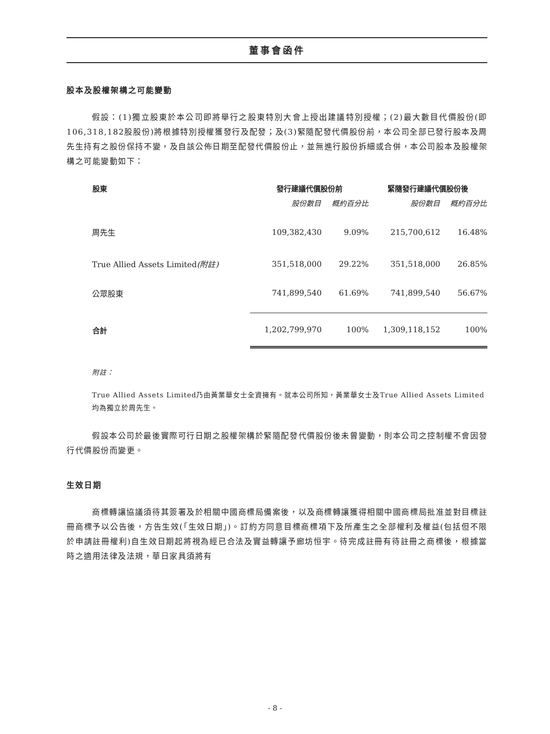董事會函件
股本及股權架構之可能變動
假設：(1)獨立股東於本公司即將舉行之股東特別大會上授出建議特別授權；(2)最大數目代價股份(即106,318,182股股份)將根據特別授權獲發行及配發；及(3)緊隨配發代價股份前，本公司全部已發行股本及周先生持有之股份保持不變，及自該公佈日期至配發代價股份止，並無進行股份拆細或合併，本公司股本及股權架構之可能變動如下：
| 股東 | 發行建議代價股份前 | | 緊隨發行建議代價股份後 | |
| --- | --- | --- | --- | --- |
| | 股份數目 | 概約百分比 | 股份數目 | 概約百分比 |
| 周先生 | 109,382,430 | 9.09% | 215,700,612 | 16.48% |
| True Allied Assets Limited (附註) | 351,518,000 | 29.22% | 351,518,000 | 26.85% |
| 公眾股東 | 741,899,540 | 61.69% | 741,899,540 | 56.67% |
| 合計 | 1,202,799,970 | 100% | 1,309,118,152 | 100% |
附註：
True Allied Assets Limited乃由黃業華女士全資擁有。就本公司所知，黃業華女士及True Allied Assets Limited均為獨立於周先生。
假設本公司於最後實際可行日期之股權架構於緊隨配發代價股份後未曾變動，則本公司之控制權不會因發行代價股份而變更。
生效日期
商標轉讓協議須待其簽署及於相關中國商標局備案後，以及商標轉讓獲得相關中國商標局批准並對目標註冊商標予以公告後，方告生效(「生效日期」)。訂約方同意目標商標項下及所產生之全部權利及權益(包括但不限於申請註冊權利)自生效日期起將視為經已合法及實益轉讓予廊坊恒宇。待完成註冊有待註冊之商標後，根據當時之適用法律及法規，華日家具須將有
- 8 -